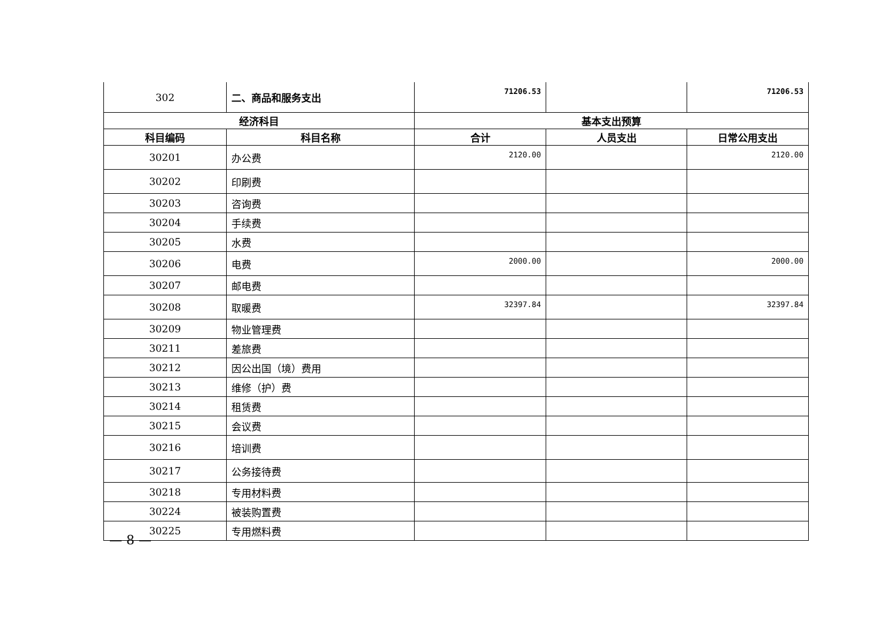| 302 | 二、商品和服务支出 | 71206.53 | | 71206.53 |
| 经济科目 | | 基本支出预算 | | |
| 科目编码 | 科目名称 | 合计 | 人员支出 | 日常公用支出 |
| 30201 | 办公费 | 2120.00 | | 2120.00 |
| 30202 | 印刷费 | | | |
| 30203 | 咨询费 | | | |
| 30204 | 手续费 | | | |
| 30205 | 水费 | | | |
| 30206 | 电费 | 2000.00 | | 2000.00 |
| 30207 | 邮电费 | | | |
| 30208 | 取暖费 | 32397.84 | | 32397.84 |
| 30209 | 物业管理费 | | | |
| 30211 | 差旅费 | | | |
| 30212 | 因公出国（境）费用 | | | |
| 30213 | 维修（护）费 | | | |
| 30214 | 租赁费 | | | |
| 30215 | 会议费 | | | |
| 30216 | 培训费 | | | |
| 30217 | 公务接待费 | | | |
| 30218 | 专用材料费 | | | |
| 30224 | 被装购置费 | | | |
| 30225 | 专用燃料费 | | | |
— 8 —